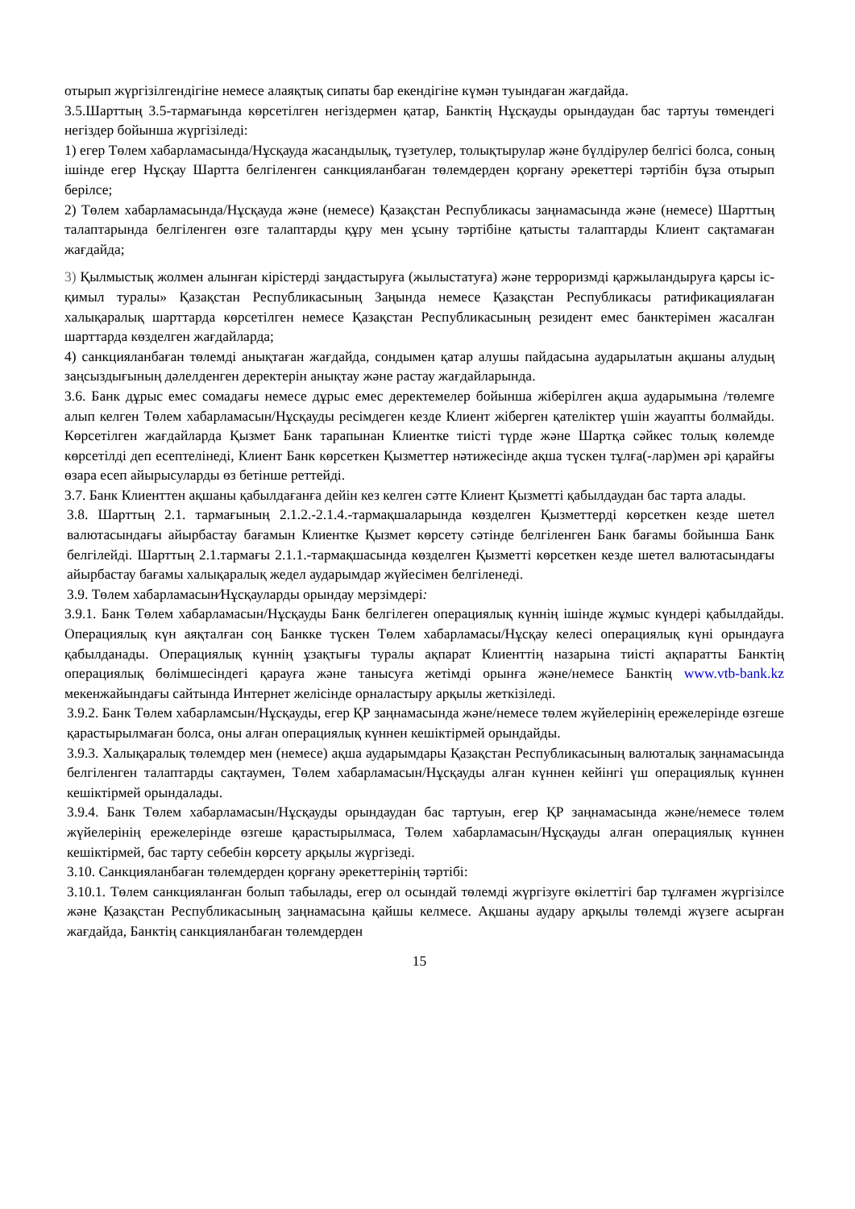отырып жүргізілгендігіне немесе алаяқтық сипаты бар екендігіне күмән туындаған жағдайда.
3.5.Шарттың 3.5-тармағында көрсетілген негіздермен қатар, Банктің Нұсқауды орындаудан бас тартуы төмендегі негіздер бойынша жүргізіледі:
1) егер Төлем хабарламасында/Нұсқауда жасандылық, түзетулер, толықтырулар және бүлдірулер белгісі болса, соның ішінде егер Нұсқау Шартта белгіленген санкцияланбаған төлемдерден қорғану әрекеттері тәртібін бұза отырып берілсе;
2) Төлем хабарламасында/Нұсқауда және (немесе) Қазақстан Республикасы заңнамасында және (немесе) Шарттың талаптарында белгіленген өзге талаптарды құру мен ұсыну тәртібіне қатысты талаптарды Клиент сақтамаған жағдайда;
3) Қылмыстық жолмен алынған кірістерді заңдастыруға (жылыстатуға) және терроризмді қаржыландыруға қарсы іс-қимыл туралы» Қазақстан Республикасының Заңында немесе Қазақстан Республикасы ратификациялаған халықаралық шарттарда көрсетілген немесе Қазақстан Республикасының резидент емес банктерімен жасалған шарттарда көзделген жағдайларда;
4) санкцияланбаған төлемді анықтаған жағдайда, сондымен қатар алушы пайдасына аударылатын ақшаны алудың заңсыздығының дәлелденген деректерін анықтау және растау жағдайларында.
3.6. Банк дұрыс емес сомадағы немесе дұрыс емес деректемелер бойынша жіберілген ақша аударымына /төлемге алып келген Төлем хабарламасын/Нұсқауды ресімдеген кезде Клиент жіберген қателіктер үшін жауапты болмайды. Көрсетілген жағдайларда Қызмет Банк тарапынан Клиентке тиісті түрде және Шартқа сәйкес толық көлемде көрсетілді деп есептелінеді, Клиент Банк көрсеткен Қызметтер нәтижесінде ақша түскен тұлға(-лар)мен әрі қарайғы өзара есеп айырысуларды өз бетінше реттейді.
3.7. Банк Клиенттен ақшаны қабылдағанға дейін кез келген сәтте Клиент Қызметті қабылдаудан бас тарта алады.
3.8. Шарттың 2.1. тармағының 2.1.2.-2.1.4.-тармақшаларында көзделген Қызметтерді көрсеткен кезде шетел валютасындағы айырбастау бағамын Клиентке Қызмет көрсету сәтінде белгіленген Банк бағамы бойынша Банк белгілейді. Шарттың 2.1.тармағы 2.1.1.-тармақшасында көзделген Қызметті көрсеткен кезде шетел валютасындағы айырбастау бағамы халықаралық жедел аударымдар жүйесімен белгіленеді.
3.9. Төлем хабарламасын⁄Нұсқауларды орындау мерзімдері:
3.9.1. Банк Төлем хабарламасын/Нұсқауды Банк белгілеген операциялық күннің ішінде жұмыс күндері қабылдайды. Операциялық күн аяқталған соң Банкке түскен Төлем хабарламасы/Нұсқау келесі операциялық күні орындауға қабылданады. Операциялық күннің ұзақтығы туралы ақпарат Клиенттің назарына тиісті ақпаратты Банктің операциялық бөлімшесіндегі қарауға және танысуға жетімді орынға және/немесе Банктің www.vtb-bank.kz мекенжайындағы сайтында Интернет желісінде орналастыру арқылы жеткізіледі.
3.9.2. Банк Төлем хабарламсын/Нұсқауды, егер ҚР заңнамасында және/немесе төлем жүйелерінің ережелерінде өзгеше қарастырылмаған болса, оны алған операциялық күннен кешіктірмей орындайды.
3.9.3. Халықаралық төлемдер мен (немесе) ақша аударымдары Қазақстан Республикасының валюталық заңнамасында белгіленген талаптарды сақтаумен, Төлем хабарламасын/Нұсқауды алған күннен кейінгі үш операциялық күннен кешіктірмей орындалады.
3.9.4. Банк Төлем хабарламасын/Нұсқауды орындаудан бас тартуын, егер ҚР заңнамасында және/немесе төлем жүйелерінің ережелерінде өзгеше қарастырылмаса, Төлем хабарламасын/Нұсқауды алған операциялық күннен кешіктірмей, бас тарту себебін көрсету арқылы жүргізеді.
3.10. Санкцияланбаған төлемдерден қорғану әрекеттерінің тәртібі:
3.10.1. Төлем санкцияланған болып табылады, егер ол осындай төлемді жүргізуге өкілеттігі бар тұлғамен жүргізілсе және Қазақстан Республикасының заңнамасына қайшы келмесе. Ақшаны аудару арқылы төлемді жүзеге асырған жағдайда, Банктің санкцияланбаған төлемдерден
15